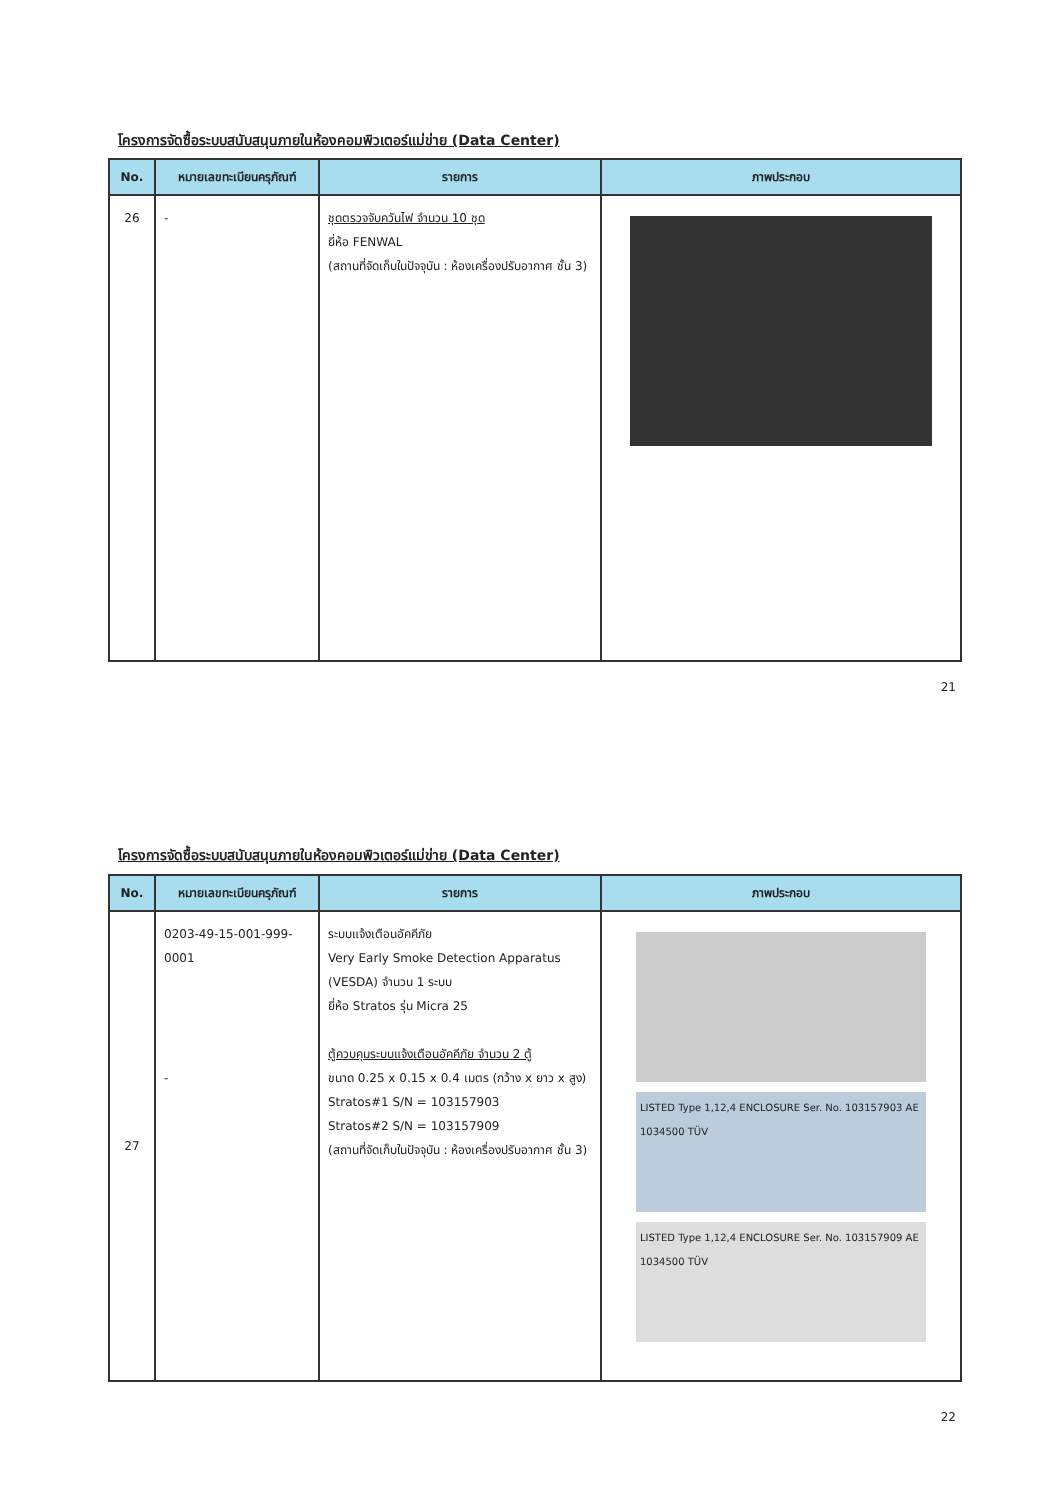โครงการจัดซื้อระบบสนับสนุนภายในห้องคอมพิวเตอร์แม่ข่าย (Data Center)
| No. | หมายเลขทะเบียนครุภัณฑ์ | รายการ | ภาพประกอบ |
| --- | --- | --- | --- |
| 26 | - | ชุดตรวจจับควันไฟ จำนวน 10 ชุด ยี่ห้อ FENWAL (สถานที่จัดเก็บในปัจจุบัน : ห้องเครื่องปรับอากาศ ชั้น 3) | |
21
โครงการจัดซื้อระบบสนับสนุนภายในห้องคอมพิวเตอร์แม่ข่าย (Data Center)
| No. | หมายเลขทะเบียนครุภัณฑ์ | รายการ | ภาพประกอบ |
| --- | --- | --- | --- |
| 27 | 0203-49-15-001-999-0001 - | ระบบแจ้งเตือนอัคคีภัย Very Early Smoke Detection Apparatus (VESDA) จำนวน 1 ระบบ ยี่ห้อ Stratos รุ่น Micra 25 ตู้ควบคุมระบบแจ้งเตือนอัคคีภัย จำนวน 2 ตู้ ขนาด 0.25 x 0.15 x 0.4 เมตร (กว้าง x ยาว x สูง) Stratos#1 S/N = 103157903 Stratos#2 S/N = 103157909 (สถานที่จัดเก็บในปัจจุบัน : ห้องเครื่องปรับอากาศ ชั้น 3) | LISTED Type 1,12,4 ENCLOSURE Ser. No. 103157903 AE 1034500 TÜV LISTED Type 1,12,4 ENCLOSURE Ser. No. 103157909 AE 1034500 TÜV |
22